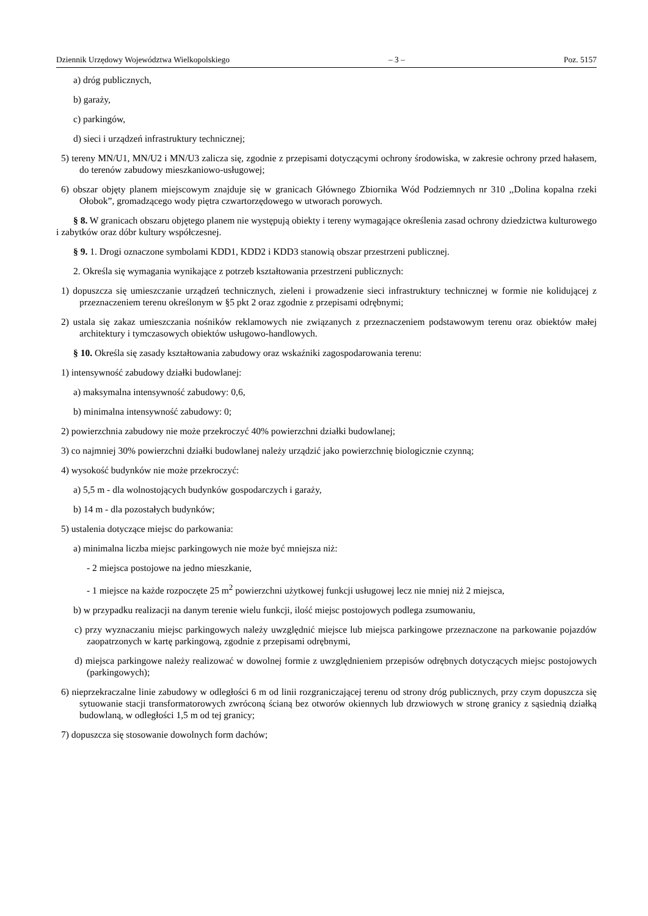Dziennik Urzędowy Województwa Wielkopolskiego – 3 – Poz. 5157
a) dróg publicznych,
b) garaży,
c) parkingów,
d) sieci i urządzeń infrastruktury technicznej;
5) tereny MN/U1, MN/U2 i MN/U3 zalicza się, zgodnie z przepisami dotyczącymi ochrony środowiska, w zakresie ochrony przed hałasem, do terenów zabudowy mieszkaniowo-usługowej;
6) obszar objęty planem miejscowym znajduje się w granicach Głównego Zbiornika Wód Podziemnych nr 310 ,,Dolina kopalna rzeki Ołobok”, gromadzącego wody piętra czwartorzędowego w utworach porowych.
§ 8. W granicach obszaru objętego planem nie występują obiekty i tereny wymagające określenia zasad ochrony dziedzictwa kulturowego i zabytków oraz dóbr kultury współczesnej.
§ 9. 1. Drogi oznaczone symbolami KDD1, KDD2 i KDD3 stanowią obszar przestrzeni publicznej.
2. Określa się wymagania wynikające z potrzeb kształtowania przestrzeni publicznych:
1) dopuszcza się umieszczanie urządzeń technicznych, zieleni i prowadzenie sieci infrastruktury technicznej w formie nie kolidującej z przeznaczeniem terenu określonym w §5 pkt 2 oraz zgodnie z przepisami odrębnymi;
2) ustala się zakaz umieszczania nośników reklamowych nie związanych z przeznaczeniem podstawowym terenu oraz obiektów małej architektury i tymczasowych obiektów usługowo-handlowych.
§ 10. Określa się zasady kształtowania zabudowy oraz wskaźniki zagospodarowania terenu:
1) intensywność zabudowy działki budowlanej:
a) maksymalna intensywność zabudowy: 0,6,
b) minimalna intensywność zabudowy: 0;
2) powierzchnia zabudowy nie może przekroczyć 40% powierzchni działki budowlanej;
3) co najmniej 30% powierzchni działki budowlanej należy urządzić jako powierzchnię biologicznie czynną;
4) wysokość budynków nie może przekroczyć:
a) 5,5 m - dla wolnostojących budynków gospodarczych i garaży,
b) 14 m - dla pozostałych budynków;
5) ustalenia dotyczące miejsc do parkowania:
a) minimalna liczba miejsc parkingowych nie może być mniejsza niż:
- 2 miejsca postojowe na jedno mieszkanie,
- 1 miejsce na każde rozpoczęte 25 m<sup>2</sup> powierzchni użytkowej funkcji usługowej lecz nie mniej niż 2 miejsca,
b) w przypadku realizacji na danym terenie wielu funkcji, ilość miejsc postojowych podlega zsumowaniu,
c) przy wyznaczaniu miejsc parkingowych należy uwzględnić miejsce lub miejsca parkingowe przeznaczone na parkowanie pojazdów zaopatrzonych w kartę parkingową, zgodnie z przepisami odrębnymi,
d) miejsca parkingowe należy realizować w dowolnej formie z uwzględnieniem przepisów odrębnych dotyczących miejsc postojowych (parkingowych);
6) nieprzekraczalne linie zabudowy w odległości 6 m od linii rozgraniczającej terenu od strony dróg publicznych, przy czym dopuszcza się sytuowanie stacji transformatorowych zwróconą ścianą bez otworów okiennych lub drzwiowych w stronę granicy z sąsiednią działką budowlaną, w odległości 1,5 m od tej granicy;
7) dopuszcza się stosowanie dowolnych form dachów;